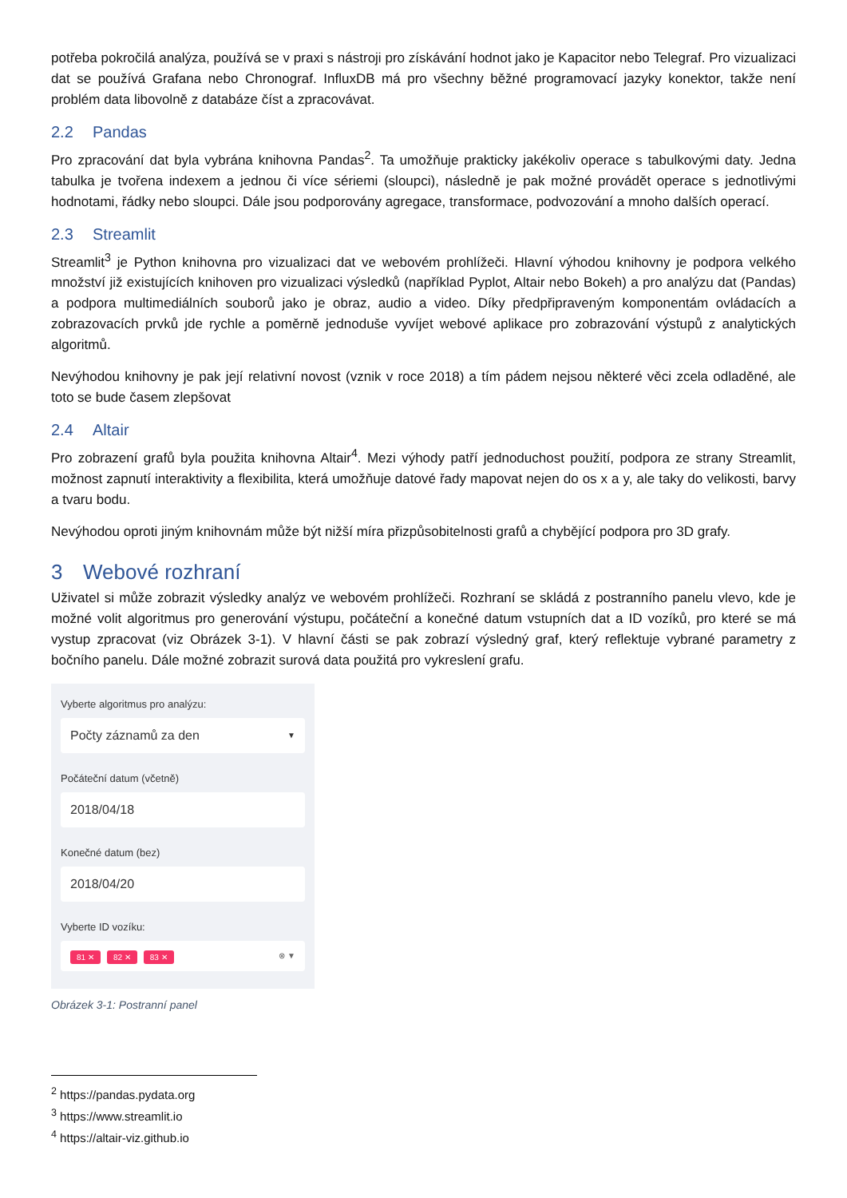potřeba pokročilá analýza, používá se v praxi s nástroji pro získávání hodnot jako je Kapacitor nebo Telegraf. Pro vizualizaci dat se používá Grafana nebo Chronograf. InfluxDB má pro všechny běžné programovací jazyky konektor, takže není problém data libovolně z databáze číst a zpracovávat.
2.2 Pandas
Pro zpracování dat byla vybrána knihovna Pandas<sup>2</sup>. Ta umožňuje prakticky jakékoliv operace s tabulkovými daty. Jedna tabulka je tvořena indexem a jednou či více sériemi (sloupci), následně je pak možné provádět operace s jednotlivými hodnotami, řádky nebo sloupci. Dále jsou podporovány agregace, transformace, podvozování a mnoho dalších operací.
2.3 Streamlit
Streamlit<sup>3</sup> je Python knihovna pro vizualizaci dat ve webovém prohlížeči. Hlavní výhodou knihovny je podpora velkého množství již existujících knihoven pro vizualizaci výsledků (například Pyplot, Altair nebo Bokeh) a pro analýzu dat (Pandas) a podpora multimediálních souborů jako je obraz, audio a video. Díky předpřipraveným komponentám ovládacích a zobrazovacích prvků jde rychle a poměrně jednoduše vyvíjet webové aplikace pro zobrazování výstupů z analytických algoritmů.
Nevýhodou knihovny je pak její relativní novost (vznik v roce 2018) a tím pádem nejsou některé věci zcela odladěné, ale toto se bude časem zlepšovat
2.4 Altair
Pro zobrazení grafů byla použita knihovna Altair<sup>4</sup>. Mezi výhody patří jednoduchost použití, podpora ze strany Streamlit, možnost zapnutí interaktivity a flexibilita, která umožňuje datové řady mapovat nejen do os x a y, ale taky do velikosti, barvy a tvaru bodu.
Nevýhodou oproti jiným knihovnám může být nižší míra přizpůsobitelnosti grafů a chybějící podpora pro 3D grafy.
3 Webové rozhraní
Uživatel si může zobrazit výsledky analýz ve webovém prohlížeči. Rozhraní se skládá z postranního panelu vlevo, kde je možné volit algoritmus pro generování výstupu, počáteční a konečné datum vstupních dat a ID vozíků, pro které se má vystup zpracovat (viz Obrázek 3-1). V hlavní části se pak zobrazí výsledný graf, který reflektuje vybrané parametry z bočního panelu. Dále možné zobrazit surová data použitá pro vykreslení grafu.
Vyberte algoritmus pro analýzu:
Počty záznamů za den ▼
Počáteční datum (včetně)
2018/04/18
Konečné datum (bez)
2018/04/20
Vyberte ID vozíku:
81 ✕ 82 ✕ 83 ✕ ⊗ ▼
Obrázek 3-1: Postranní panel
<sup>2</sup> https://pandas.pydata.org
<sup>3</sup> https://www.streamlit.io
<sup>4</sup> https://altair-viz.github.io